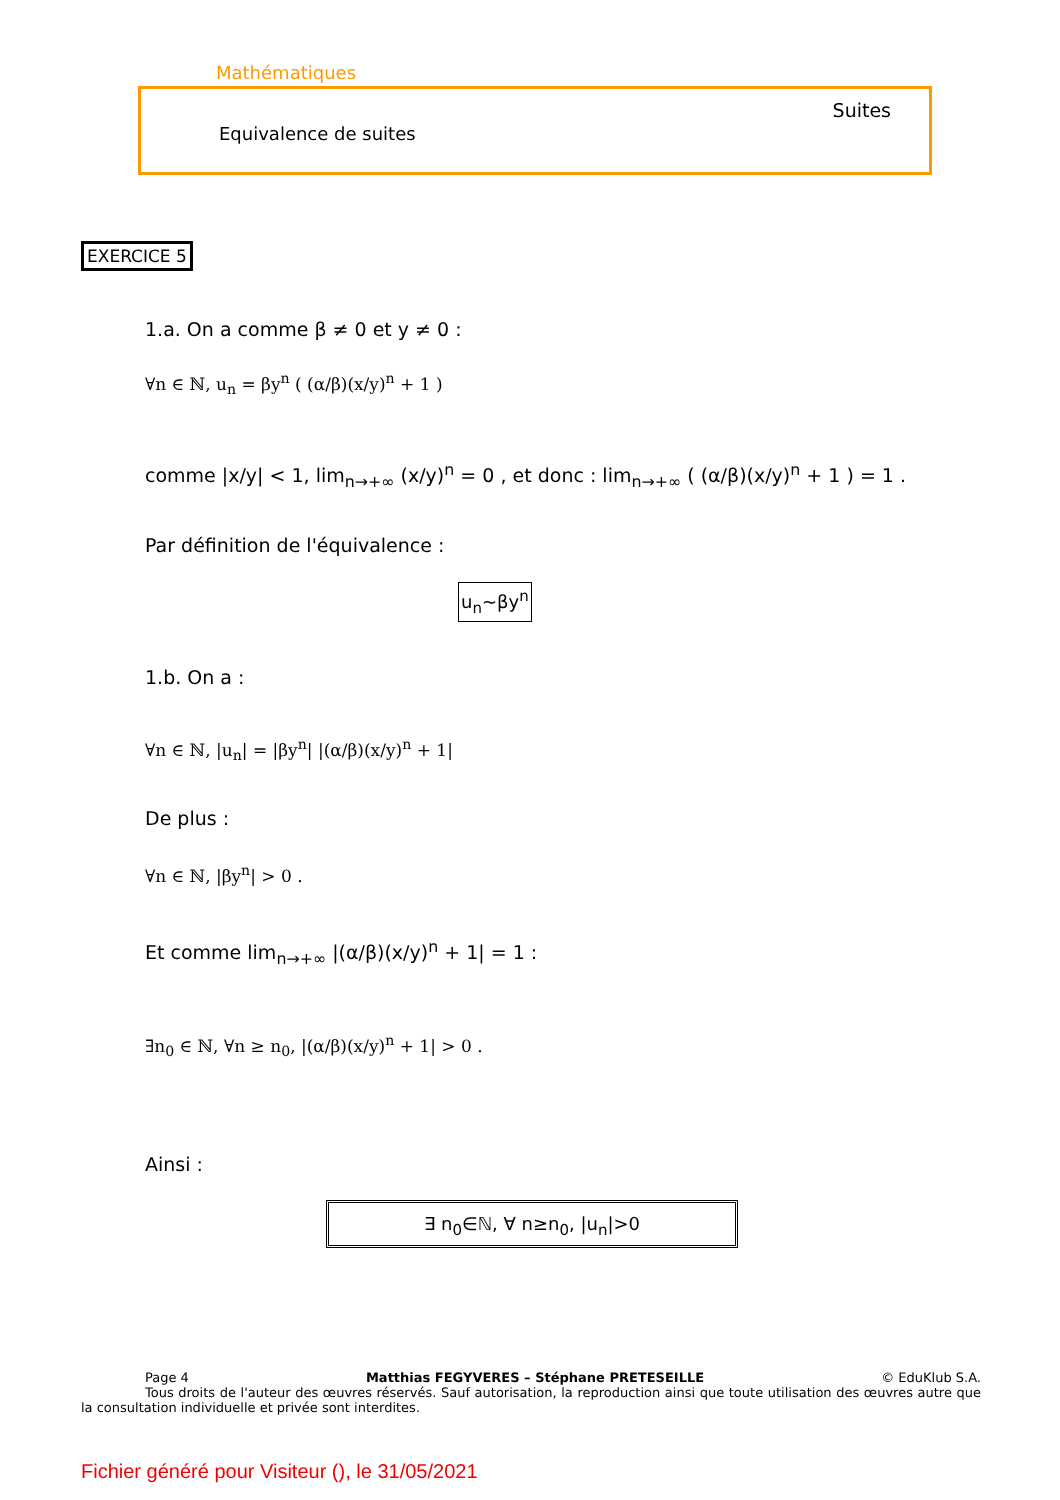Mathématiques
Suites
Equivalence de suites
EXERCICE 5
1.a. On a comme β ≠ 0 et y ≠ 0 :
∀n ∈ ℕ, u<sub>n</sub> = βy<sup>n</sup> ( (α/β)(x/y)<sup>n</sup> + 1 )
comme |x/y| < 1, lim<sub>n→+∞</sub> (x/y)<sup>n</sup> = 0 , et donc : lim<sub>n→+∞</sub> ( (α/β)(x/y)<sup>n</sup> + 1 ) = 1 .
Par définition de l'équivalence :
u<sub>n</sub>∼βy<sup>n</sup>
1.b. On a :
∀n ∈ ℕ, |u<sub>n</sub>| = |βy<sup>n</sup>| |(α/β)(x/y)<sup>n</sup> + 1|
De plus :
∀n ∈ ℕ, |βy<sup>n</sup>| > 0 .
Et comme lim<sub>n→+∞</sub> |(α/β)(x/y)<sup>n</sup> + 1| = 1 :
∃n<sub>0</sub> ∈ ℕ, ∀n ≥ n<sub>0</sub>, |(α/β)(x/y)<sup>n</sup> + 1| > 0 .
Ainsi :
∃ n<sub>0</sub>∈ℕ, ∀ n≥n<sub>0</sub>, |u<sub>n</sub>|>0
Page 4 Matthias FEGYVERES – Stéphane PRETESEILLE © EduKlub S.A.
Tous droits de l'auteur des œuvres réservés. Sauf autorisation, la reproduction ainsi que toute utilisation des œuvres autre que la consultation individuelle et privée sont interdites.
Fichier généré pour Visiteur (), le 31/05/2021